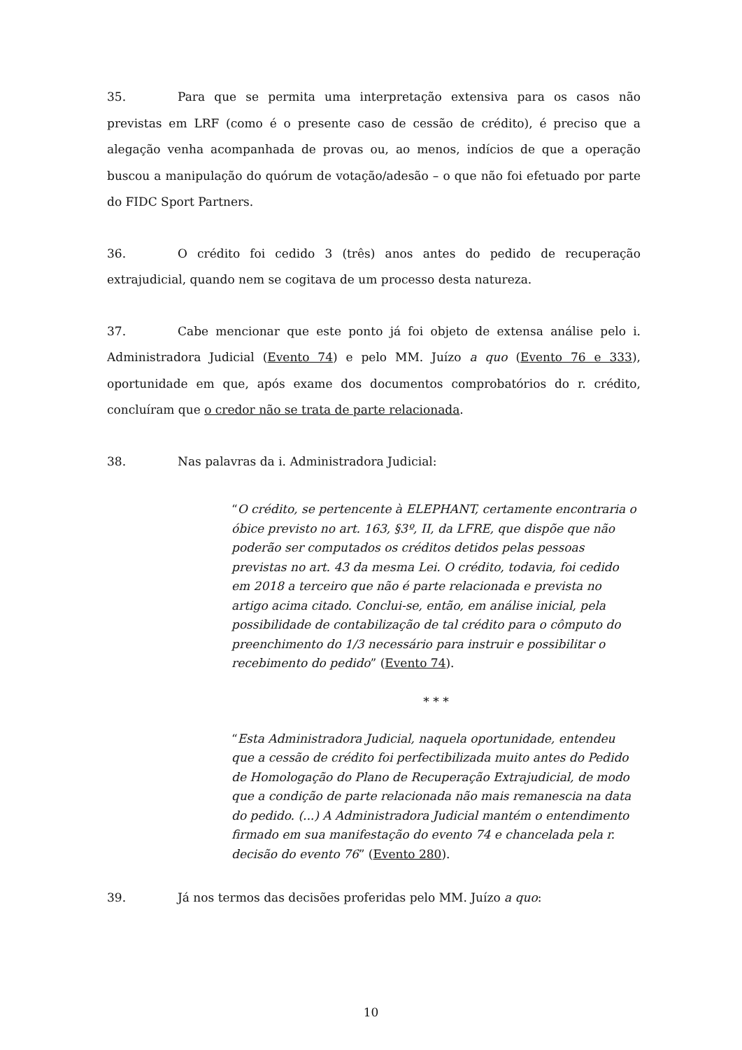35. Para que se permita uma interpretação extensiva para os casos não previstas em LRF (como é o presente caso de cessão de crédito), é preciso que a alegação venha acompanhada de provas ou, ao menos, indícios de que a operação buscou a manipulação do quórum de votação/adesão – o que não foi efetuado por parte do FIDC Sport Partners.
36. O crédito foi cedido 3 (três) anos antes do pedido de recuperação extrajudicial, quando nem se cogitava de um processo desta natureza.
37. Cabe mencionar que este ponto já foi objeto de extensa análise pelo i. Administradora Judicial (Evento 74) e pelo MM. Juízo a quo (Evento 76 e 333), oportunidade em que, após exame dos documentos comprobatórios do r. crédito, concluíram que o credor não se trata de parte relacionada.
38. Nas palavras da i. Administradora Judicial:
“O crédito, se pertencente à ELEPHANT, certamente encontraria o óbice previsto no art. 163, §3º, II, da LFRE, que dispõe que não poderão ser computados os créditos detidos pelas pessoas previstas no art. 43 da mesma Lei. O crédito, todavia, foi cedido em 2018 a terceiro que não é parte relacionada e prevista no artigo acima citado. Conclui-se, então, em análise inicial, pela possibilidade de contabilização de tal crédito para o cômputo do preenchimento do 1/3 necessário para instruir e possibilitar o recebimento do pedido” (Evento 74).
* * *
“Esta Administradora Judicial, naquela oportunidade, entendeu que a cessão de crédito foi perfectibilizada muito antes do Pedido de Homologação do Plano de Recuperação Extrajudicial, de modo que a condição de parte relacionada não mais remanescia na data do pedido. (...) A Administradora Judicial mantém o entendimento firmado em sua manifestação do evento 74 e chancelada pela r. decisão do evento 76” (Evento 280).
39. Já nos termos das decisões proferidas pelo MM. Juízo a quo:
10